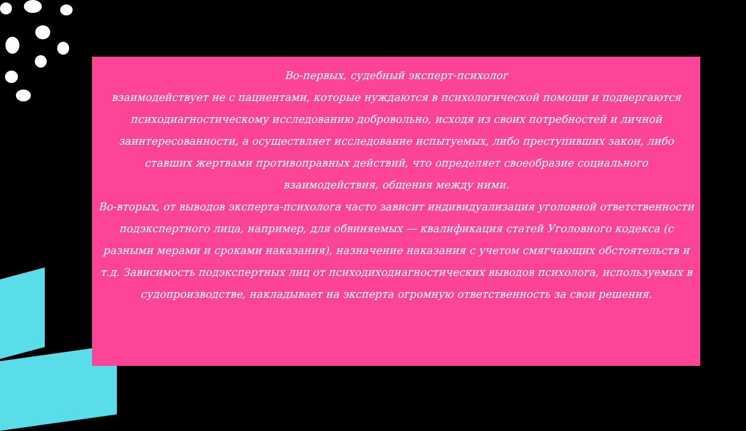Во-первых, судебный эксперт-психолог
взаимодействует не с пациентами, которые нуждаются в психологической помощи и подвергаются
психодиагностическому исследованию добровольно, исходя из своих потребностей и личной заинтересованности, а осуществляет исследование испытуемых, либо преступивших закон, либо ставших жертвами противоправных действий, что определяет своеобразие социального взаимодействия, общения между ними.
Во-вторых, от выводов эксперта-психолога часто зависит индивидуализация уголовной ответственности подэкспертного лица, например, для обвиняемых — квалификация статей Уголовного кодекса (с разными мерами и сроками наказания), назначение наказания с учетом смягчающих обстоятельств и т.д. Зависимость подэкспертных лиц от психодиходиагностических выводов психолога, используемых в судопроизводстве, накладывает на эксперта огромную ответственность за свои решения.